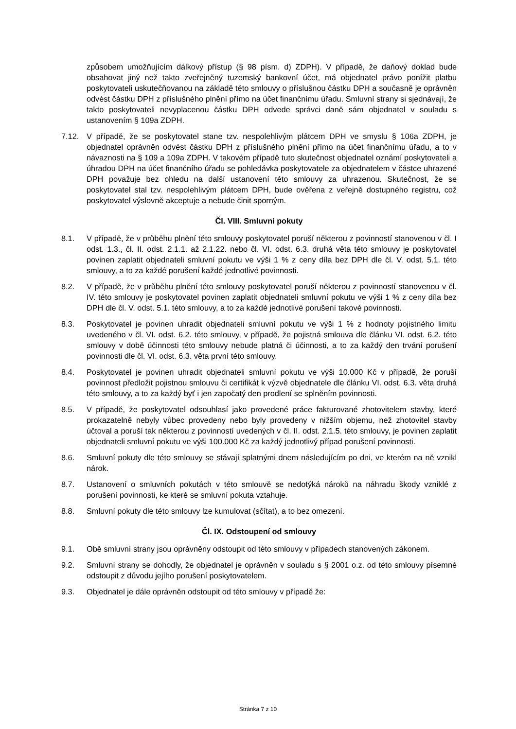způsobem umožňujícím dálkový přístup (§ 98 písm. d) ZDPH). V případě, že daňový doklad bude obsahovat jiný než takto zveřejněný tuzemský bankovní účet, má objednatel právo ponížit platbu poskytovateli uskutečňovanou na základě této smlouvy o příslušnou částku DPH a současně je oprávněn odvést částku DPH z příslušného plnění přímo na účet finančnímu úřadu. Smluvní strany si sjednávají, že takto poskytovateli nevyplacenou částku DPH odvede správci daně sám objednatel v souladu s ustanovením § 109a ZDPH.
7.12. V případě, že se poskytovatel stane tzv. nespolehlivým plátcem DPH ve smyslu § 106a ZDPH, je objednatel oprávněn odvést částku DPH z příslušného plnění přímo na účet finančnímu úřadu, a to v návaznosti na § 109 a 109a ZDPH. V takovém případě tuto skutečnost objednatel oznámí poskytovateli a úhradou DPH na účet finančního úřadu se pohledávka poskytovatele za objednatelem v částce uhrazené DPH považuje bez ohledu na další ustanovení této smlouvy za uhrazenou. Skutečnost, že se poskytovatel stal tzv. nespolehlivým plátcem DPH, bude ověřena z veřejně dostupného registru, což poskytovatel výslovně akceptuje a nebude činit sporným.
Čl. VIII. Smluvní pokuty
8.1. V případě, že v průběhu plnění této smlouvy poskytovatel poruší některou z povinností stanovenou v čl. I odst. 1.3., čl. II. odst. 2.1.1. až 2.1.22. nebo čl. VI. odst. 6.3. druhá věta této smlouvy je poskytovatel povinen zaplatit objednateli smluvní pokutu ve výši 1 % z ceny díla bez DPH dle čl. V. odst. 5.1. této smlouvy, a to za každé porušení každé jednotlivé povinnosti.
8.2. V případě, že v průběhu plnění této smlouvy poskytovatel poruší některou z povinností stanovenou v čl. IV. této smlouvy je poskytovatel povinen zaplatit objednateli smluvní pokutu ve výši 1 % z ceny díla bez DPH dle čl. V. odst. 5.1. této smlouvy, a to za každé jednotlivé porušení takové povinnosti.
8.3. Poskytovatel je povinen uhradit objednateli smluvní pokutu ve výši 1 % z hodnoty pojistného limitu uvedeného v čl. VI. odst. 6.2. této smlouvy, v případě, že pojistná smlouva dle článku VI. odst. 6.2. této smlouvy v době účinnosti této smlouvy nebude platná či účinnosti, a to za každý den trvání porušení povinnosti dle čl. VI. odst. 6.3. věta první této smlouvy.
8.4. Poskytovatel je povinen uhradit objednateli smluvní pokutu ve výši 10.000 Kč v případě, že poruší povinnost předložit pojistnou smlouvu či certifikát k výzvě objednatele dle článku VI. odst. 6.3. věta druhá této smlouvy, a to za každý byť i jen započatý den prodlení se splněním povinnosti.
8.5. V případě, že poskytovatel odsouhlasí jako provedené práce fakturované zhotovitelem stavby, které prokazatelně nebyly vůbec provedeny nebo byly provedeny v nižším objemu, než zhotovitel stavby účtoval a poruší tak některou z povinností uvedených v čl. II. odst. 2.1.5. této smlouvy, je povinen zaplatit objednateli smluvní pokutu ve výši 100.000 Kč za každý jednotlivý případ porušení povinnosti.
8.6. Smluvní pokuty dle této smlouvy se stávají splatnými dnem následujícím po dni, ve kterém na ně vznikl nárok.
8.7. Ustanovení o smluvních pokutách v této smlouvě se nedotýká nároků na náhradu škody vzniklé z porušení povinnosti, ke které se smluvní pokuta vztahuje.
8.8. Smluvní pokuty dle této smlouvy lze kumulovat (sčítat), a to bez omezení.
Čl. IX. Odstoupení od smlouvy
9.1. Obě smluvní strany jsou oprávněny odstoupit od této smlouvy v případech stanovených zákonem.
9.2. Smluvní strany se dohodly, že objednatel je oprávněn v souladu s § 2001 o.z. od této smlouvy písemně odstoupit z důvodu jejího porušení poskytovatelem.
9.3. Objednatel je dále oprávněn odstoupit od této smlouvy v případě že:
Stránka 7 z 10